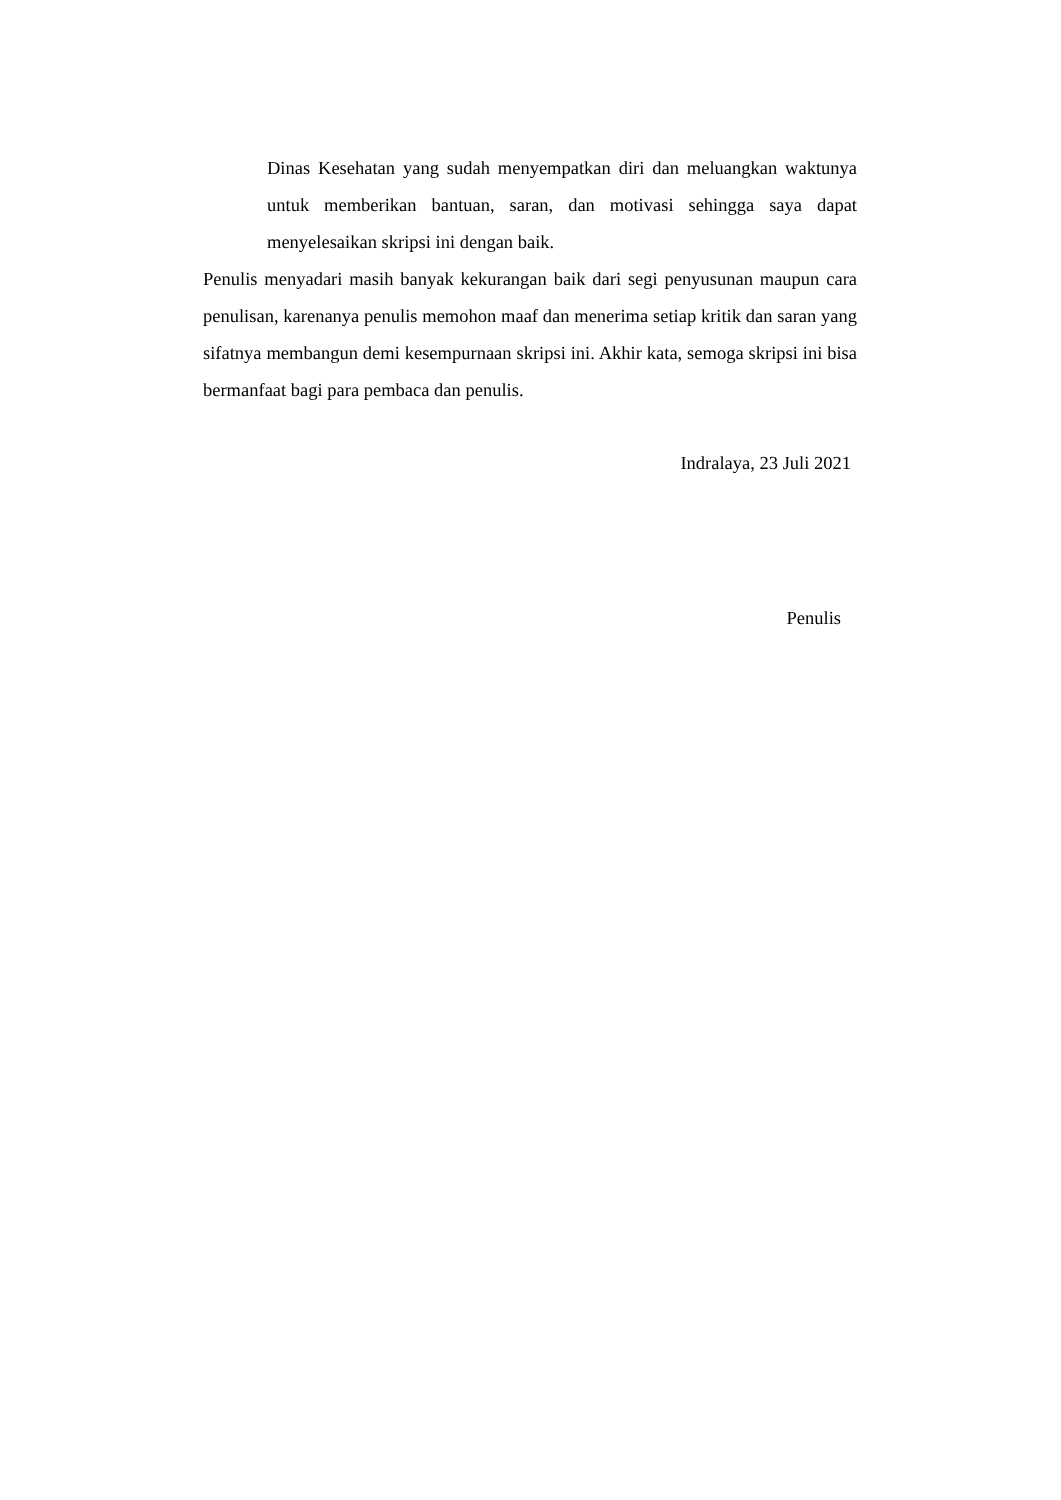Dinas Kesehatan yang sudah menyempatkan diri dan meluangkan waktunya untuk memberikan bantuan, saran, dan motivasi sehingga saya dapat menyelesaikan skripsi ini dengan baik.
Penulis menyadari masih banyak kekurangan baik dari segi penyusunan maupun cara penulisan, karenanya penulis memohon maaf dan menerima setiap kritik dan saran yang sifatnya membangun demi kesempurnaan skripsi ini. Akhir kata, semoga skripsi ini bisa bermanfaat bagi para pembaca dan penulis.
Indralaya, 23 Juli 2021
Penulis